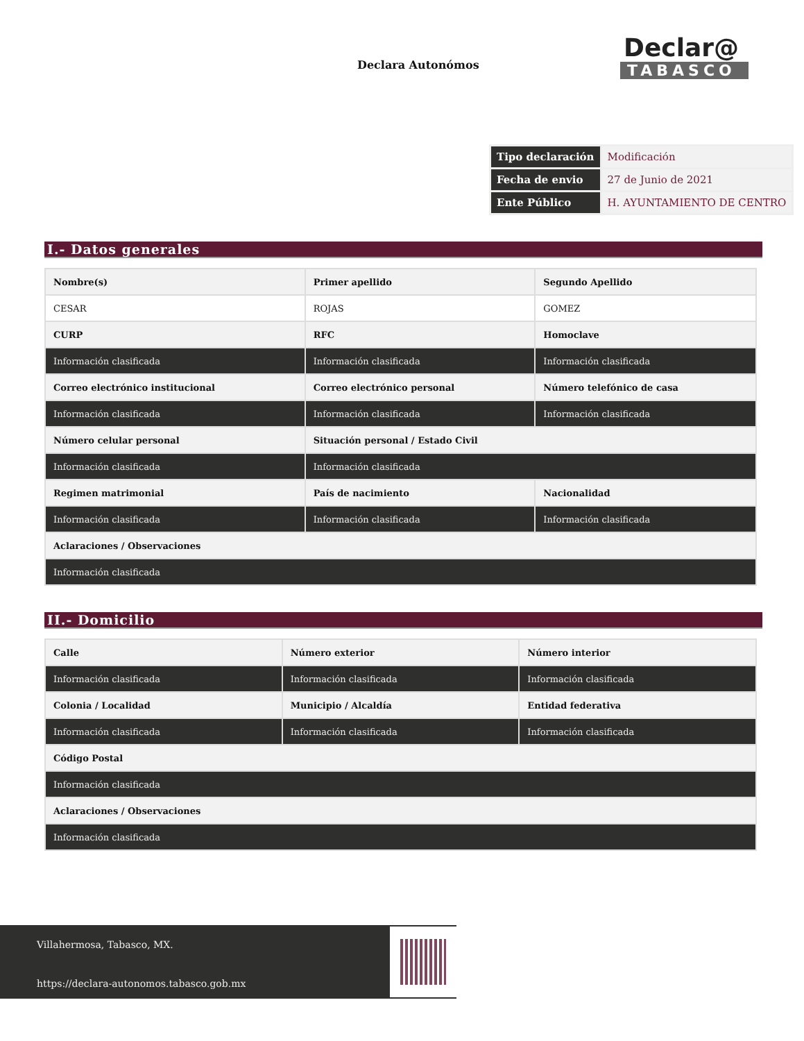Declara Autonómos
Declar@
TABASCO
| Tipo declaración | Modificación |
| Fecha de envio | 27 de Junio de 2021 |
| Ente Público | H. AYUNTAMIENTO DE CENTRO |
I.- Datos generales
| Nombre(s) | Primer apellido | Segundo Apellido |
| CESAR | ROJAS | GOMEZ |
| CURP | RFC | Homoclave |
| Información clasificada | Información clasificada | Información clasificada |
| Correo electrónico institucional | Correo electrónico personal | Número telefónico de casa |
| Información clasificada | Información clasificada | Información clasificada |
| Número celular personal | Situación personal / Estado Civil | |
| Información clasificada | Información clasificada | |
| Regimen matrimonial | País de nacimiento | Nacionalidad |
| Información clasificada | Información clasificada | Información clasificada |
| Aclaraciones / Observaciones | | |
| Información clasificada | | |
II.- Domicilio
| Calle | Número exterior | Número interior |
| Información clasificada | Información clasificada | Información clasificada |
| Colonia / Localidad | Municipio / Alcaldía | Entidad federativa |
| Información clasificada | Información clasificada | Información clasificada |
| Código Postal | | |
| Información clasificada | | |
| Aclaraciones / Observaciones | | |
| Información clasificada | | |
Villahermosa, Tabasco, MX.
https://declara-autonomos.tabasco.gob.mx